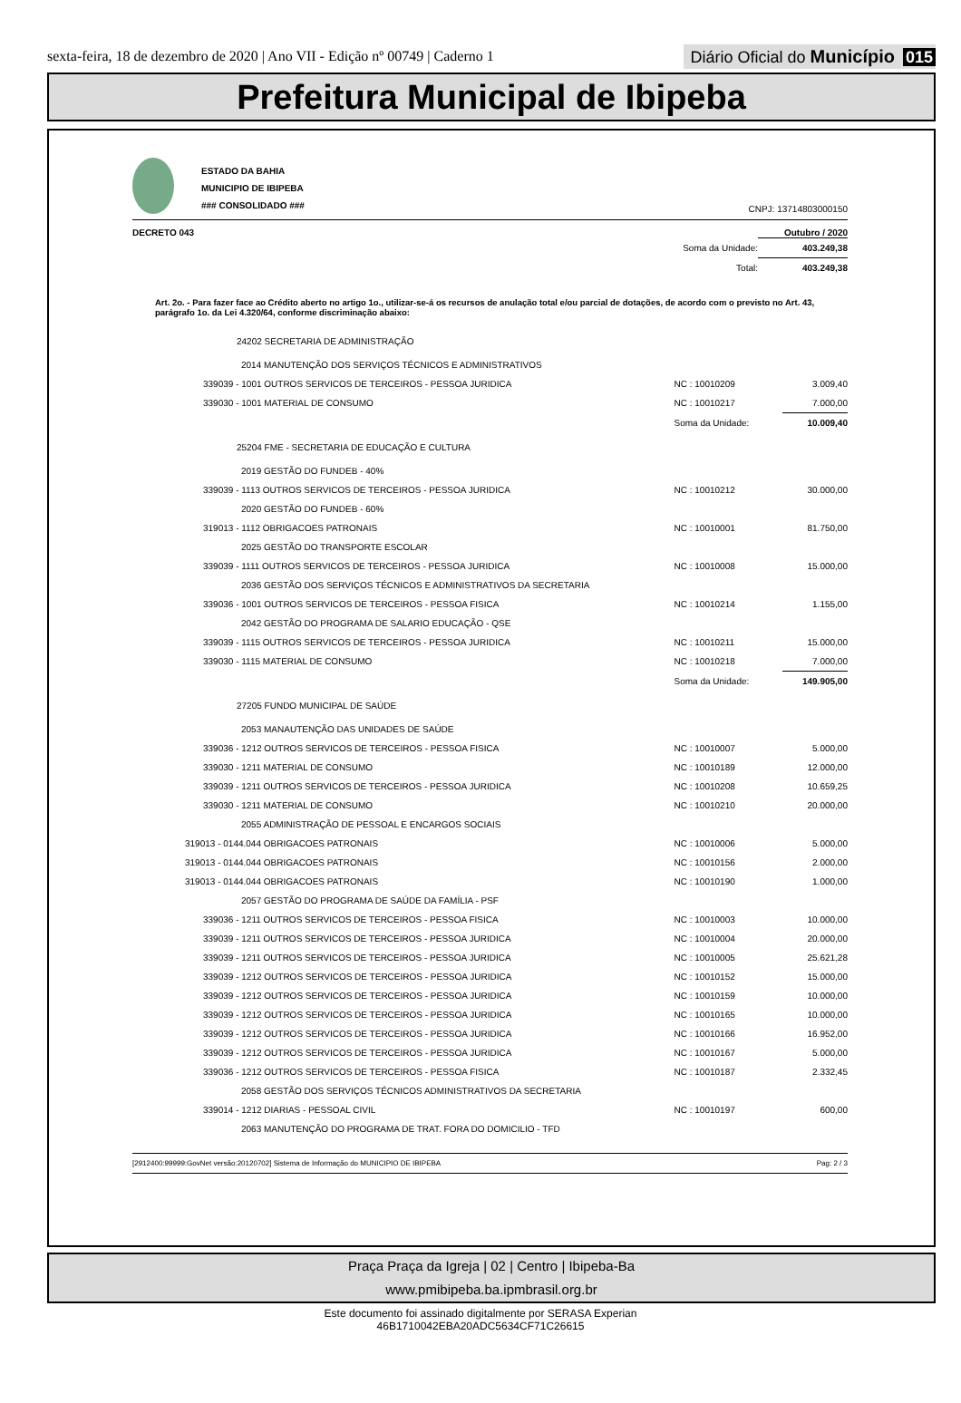sexta-feira, 18 de dezembro de 2020 | Ano VII - Edição nº 00749 | Caderno 1
Diário Oficial do Município 015
Prefeitura Municipal de Ibipeba
ESTADO DA BAHIA
MUNICIPIO DE IBIPEBA
### CONSOLIDADO ###
CNPJ: 13714803000150
DECRETO 043 Outubro / 2020
| | Soma da Unidade: | 403.249,38 |
| | Total: | 403.249,38 |
Art. 2o. - Para fazer face ao Crédito aberto no artigo 1o., utilizar-se-á os recursos de anulação total e/ou parcial de dotações, de acordo com o previsto no Art. 43, parágrafo 1o. da Lei 4.320/64, conforme discriminação abaixo:
| 24202 SECRETARIA DE ADMINISTRAÇÃO | | |
| 2014 MANUTENÇÃO DOS SERVIÇOS TÉCNICOS E ADMINISTRATIVOS | | |
| 339039 - 1001 OUTROS SERVICOS DE TERCEIROS - PESSOA JURIDICA | NC : 10010209 | 3.009,40 |
| 339030 - 1001 MATERIAL DE CONSUMO | NC : 10010217 | 7.000,00 |
| | Soma da Unidade: | 10.009,40 |
| 25204 FME - SECRETARIA DE EDUCAÇÃO E CULTURA | | |
| 2019 GESTÃO DO FUNDEB - 40% | | |
| 339039 - 1113 OUTROS SERVICOS DE TERCEIROS - PESSOA JURIDICA | NC : 10010212 | 30.000,00 |
| 2020 GESTÃO DO FUNDEB - 60% | | |
| 319013 - 1112 OBRIGACOES PATRONAIS | NC : 10010001 | 81.750,00 |
| 2025 GESTÃO DO TRANSPORTE ESCOLAR | | |
| 339039 - 1111 OUTROS SERVICOS DE TERCEIROS - PESSOA JURIDICA | NC : 10010008 | 15.000,00 |
| 2036 GESTÃO DOS SERVIÇOS TÉCNICOS E ADMINISTRATIVOS DA SECRETARIA | | |
| 339036 - 1001 OUTROS SERVICOS DE TERCEIROS - PESSOA FISICA | NC : 10010214 | 1.155,00 |
| 2042 GESTÃO DO PROGRAMA DE SALARIO EDUCAÇÃO - QSE | | |
| 339039 - 1115 OUTROS SERVICOS DE TERCEIROS - PESSOA JURIDICA | NC : 10010211 | 15.000,00 |
| 339030 - 1115 MATERIAL DE CONSUMO | NC : 10010218 | 7.000,00 |
| | Soma da Unidade: | 149.905,00 |
| 27205 FUNDO MUNICIPAL DE SAÚDE | | |
| 2053 MANAUTENÇÃO DAS UNIDADES DE SAÚDE | | |
| 339036 - 1212 OUTROS SERVICOS DE TERCEIROS - PESSOA FISICA | NC : 10010007 | 5.000,00 |
| 339030 - 1211 MATERIAL DE CONSUMO | NC : 10010189 | 12.000,00 |
| 339039 - 1211 OUTROS SERVICOS DE TERCEIROS - PESSOA JURIDICA | NC : 10010208 | 10.659,25 |
| 339030 - 1211 MATERIAL DE CONSUMO | NC : 10010210 | 20.000,00 |
| 2055 ADMINISTRAÇÃO DE PESSOAL E ENCARGOS SOCIAIS | | |
| 319013 - 0144.044 OBRIGACOES PATRONAIS | NC : 10010006 | 5.000,00 |
| 319013 - 0144.044 OBRIGACOES PATRONAIS | NC : 10010156 | 2.000,00 |
| 319013 - 0144.044 OBRIGACOES PATRONAIS | NC : 10010190 | 1.000,00 |
| 2057 GESTÃO DO PROGRAMA DE SAÚDE DA FAMÍLIA - PSF | | |
| 339036 - 1211 OUTROS SERVICOS DE TERCEIROS - PESSOA FISICA | NC : 10010003 | 10.000,00 |
| 339039 - 1211 OUTROS SERVICOS DE TERCEIROS - PESSOA JURIDICA | NC : 10010004 | 20.000,00 |
| 339039 - 1211 OUTROS SERVICOS DE TERCEIROS - PESSOA JURIDICA | NC : 10010005 | 25.621,28 |
| 339039 - 1212 OUTROS SERVICOS DE TERCEIROS - PESSOA JURIDICA | NC : 10010152 | 15.000,00 |
| 339039 - 1212 OUTROS SERVICOS DE TERCEIROS - PESSOA JURIDICA | NC : 10010159 | 10.000,00 |
| 339039 - 1212 OUTROS SERVICOS DE TERCEIROS - PESSOA JURIDICA | NC : 10010165 | 10.000,00 |
| 339039 - 1212 OUTROS SERVICOS DE TERCEIROS - PESSOA JURIDICA | NC : 10010166 | 16.952,00 |
| 339039 - 1212 OUTROS SERVICOS DE TERCEIROS - PESSOA JURIDICA | NC : 10010167 | 5.000,00 |
| 339036 - 1212 OUTROS SERVICOS DE TERCEIROS - PESSOA FISICA | NC : 10010187 | 2.332,45 |
| 2058 GESTÃO DOS SERVIÇOS TÉCNICOS ADMINISTRATIVOS DA SECRETARIA | | |
| 339014 - 1212 DIARIAS - PESSOAL CIVIL | NC : 10010197 | 600,00 |
| 2063 MANUTENÇÃO DO PROGRAMA DE TRAT. FORA DO DOMICILIO - TFD | | |
[2912400:99999:GovNet versão:20120702] Sistema de Informação do MUNICIPIO DE IBIPEBA Pag: 2 / 3
Praça Praça da Igreja | 02 | Centro | Ibipeba-Ba
www.pmibipeba.ba.ipmbrasil.org.br
Este documento foi assinado digitalmente por SERASA Experian
46B1710042EBA20ADC5634CF71C26615